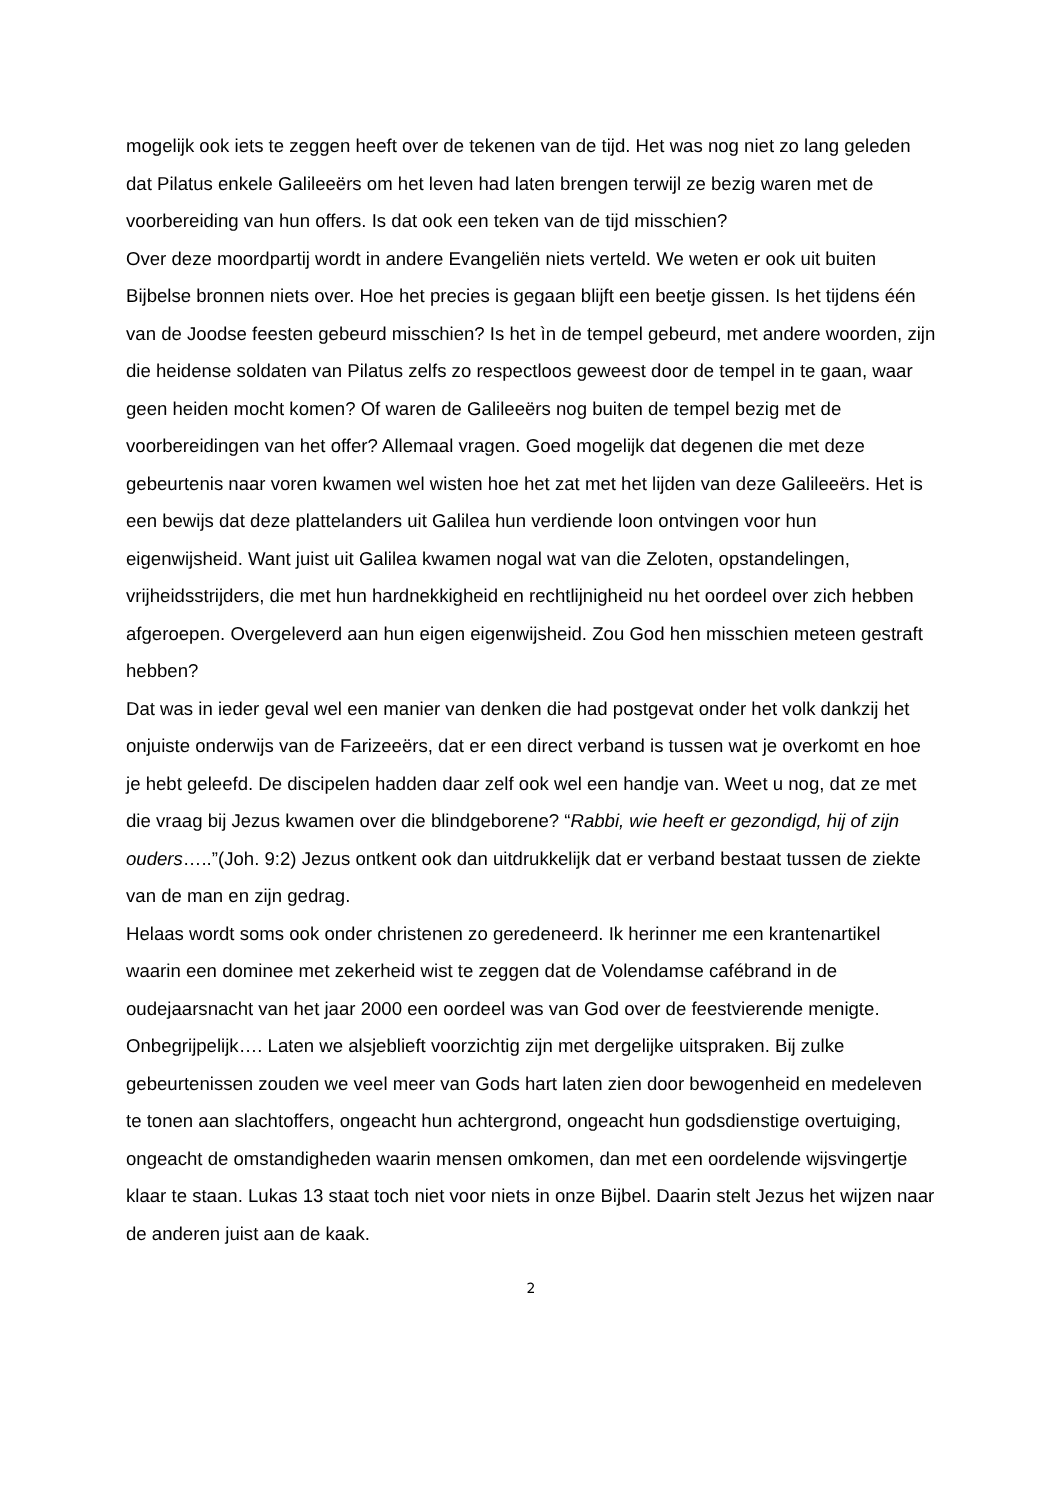mogelijk ook iets te zeggen heeft over de tekenen van de tijd. Het was nog niet zo lang geleden dat Pilatus enkele Galileeërs om het leven had laten brengen terwijl ze bezig waren met de voorbereiding van hun offers. Is dat ook een teken van de tijd misschien?
Over deze moordpartij wordt in andere Evangeliën niets verteld. We weten er ook uit buiten Bijbelse bronnen niets over. Hoe het precies is gegaan blijft een beetje gissen. Is het tijdens één van de Joodse feesten gebeurd misschien? Is het ìn de tempel gebeurd, met andere woorden, zijn die heidense soldaten van Pilatus zelfs zo respectloos geweest door de tempel in te gaan, waar geen heiden mocht komen? Of waren de Galileeërs nog buiten de tempel bezig met de voorbereidingen van het offer? Allemaal vragen. Goed mogelijk dat degenen die met deze gebeurtenis naar voren kwamen wel wisten hoe het zat met het lijden van deze Galileeërs. Het is een bewijs dat deze plattelanders uit Galilea hun verdiende loon ontvingen voor hun eigenwijsheid. Want juist uit Galilea kwamen nogal wat van die Zeloten, opstandelingen, vrijheidsstrijders, die met hun hardnekkigheid en rechtlijnigheid nu het oordeel over zich hebben afgeroepen. Overgeleverd aan hun eigen eigenwijsheid. Zou God hen misschien meteen gestraft hebben?
Dat was in ieder geval wel een manier van denken die had postgevat onder het volk dankzij het onjuiste onderwijs van de Farizeeërs, dat er een direct verband is tussen wat je overkomt en hoe je hebt geleefd. De discipelen hadden daar zelf ook wel een handje van. Weet u nog, dat ze met die vraag bij Jezus kwamen over die blindgeborene? “Rabbi, wie heeft er gezondigd, hij of zijn ouders…..”(Joh. 9:2) Jezus ontkent ook dan uitdrukkelijk dat er verband bestaat tussen de ziekte van de man en zijn gedrag.
Helaas wordt soms ook onder christenen zo geredeneerd. Ik herinner me een krantenartikel waarin een dominee met zekerheid wist te zeggen dat de Volendamse cafébrand in de oudejaarsnacht van het jaar 2000 een oordeel was van God over de feestvierende menigte. Onbegrijpelijk…. Laten we alsjeblieft voorzichtig zijn met dergelijke uitspraken. Bij zulke gebeurtenissen zouden we veel meer van Gods hart laten zien door bewogenheid en medeleven te tonen aan slachtoffers, ongeacht hun achtergrond, ongeacht hun godsdienstige overtuiging, ongeacht de omstandigheden waarin mensen omkomen, dan met een oordelende wijsvingertje klaar te staan. Lukas 13 staat toch niet voor niets in onze Bijbel. Daarin stelt Jezus het wijzen naar de anderen juist aan de kaak.
2